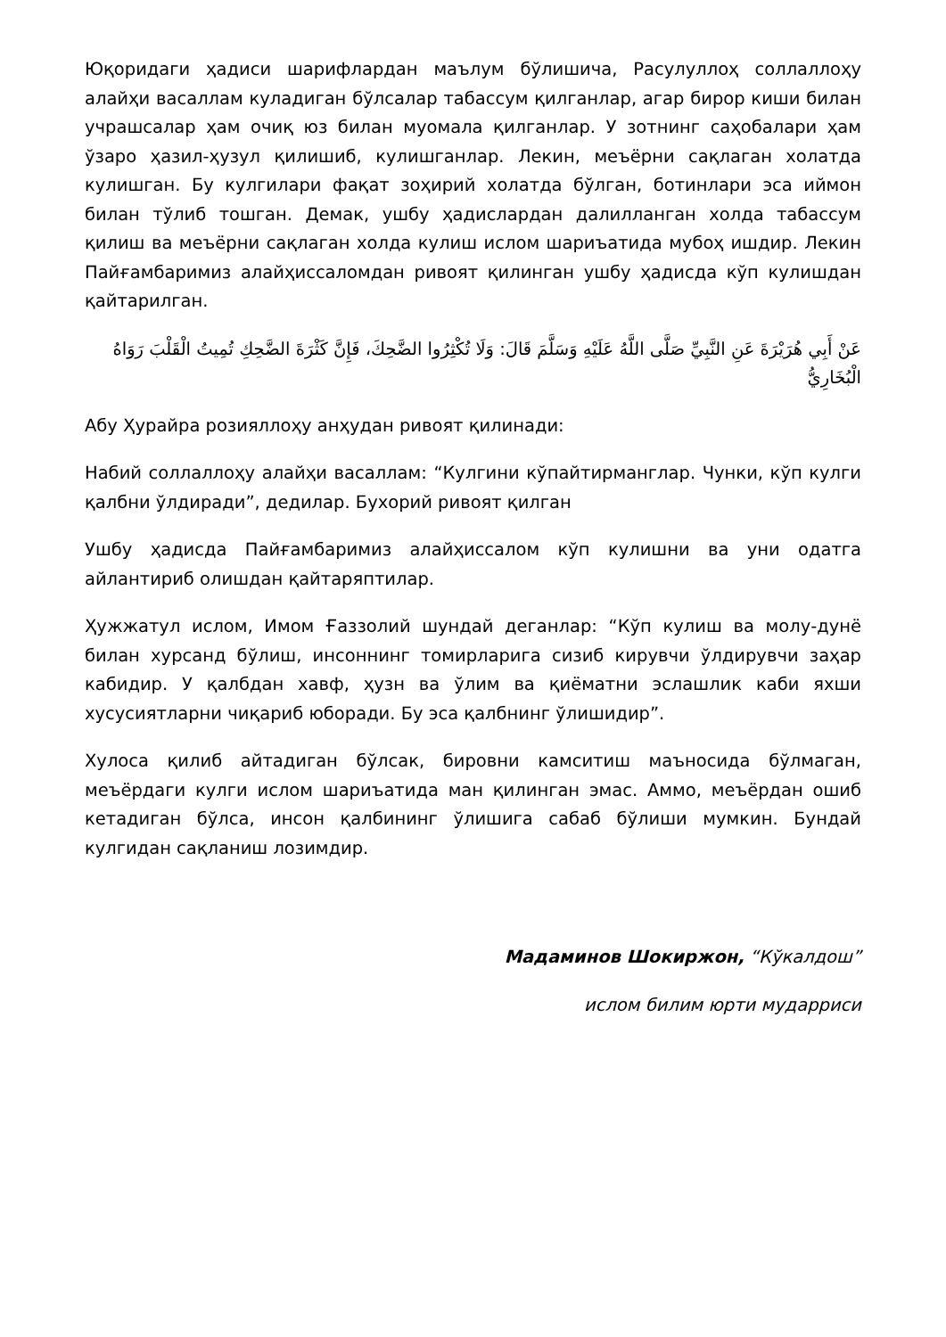Юқоридаги ҳадиси шарифлардан маълум бўлишича, Расулуллоҳ соллаллоҳу алайҳи васаллам куладиган бўлсалар табассум қилганлар, агар бирор киши билан учрашсалар ҳам очиқ юз билан муомала қилганлар. У зотнинг саҳобалари ҳам ўзаро ҳазил-ҳузул қилишиб, кулишганлар. Лекин, меъёрни сақлаган холатда кулишган. Бу кулгилари фақат зоҳирий холатда бўлган, ботинлари эса иймон билан тўлиб тошган. Демак, ушбу ҳадислардан далилланган холда табассум қилиш ва меъёрни сақлаган холда кулиш ислом шариъатида мубоҳ ишдир. Лекин Пайғамбаримиз алайҳиссаломдан ривоят қилинган ушбу ҳадисда кўп кулишдан қайтарилган.
عَنْ أَبِي هُرَيْرَةَ عَنِ النَّبِيِّ صَلَّى اللَّهُ عَلَيْهِ وَسَلَّمَ قَالَ: وَلَا تُكْثِرُوا الضَّحِكَ، فَإِنَّ كَثْرَةَ الضَّحِكِ تُمِيتُ الْقَلْبَ رَوَاهُ الْبُخَارِيُّ
Абу Ҳурайра розияллоҳу анҳудан ривоят қилинади:
Набий соллаллоҳу алайҳи васаллам: “Кулгини кўпайтирманглар. Чунки, кўп кулги қалбни ўлдиради”, дедилар. Бухорий ривоят қилган
Ушбу ҳадисда Пайғамбаримиз алайҳиссалом кўп кулишни ва уни одатга айлантириб олишдан қайтаряптилар.
Ҳужжатул ислом, Имом Ғаззолий шундай деганлар: “Кўп кулиш ва молу-дунё билан хурсанд бўлиш, инсоннинг томирларига сизиб кирувчи ўлдирувчи заҳар кабидир. У қалбдан хавф, ҳузн ва ўлим ва қиёматни эслашлик каби яхши хусусиятларни чиқариб юборади. Бу эса қалбнинг ўлишидир”.
Хулоса қилиб айтадиган бўлсак, бировни камситиш маъносида бўлмаган, меъёрдаги кулги ислом шариъатида ман қилинган эмас. Аммо, меъёрдан ошиб кетадиган бўлса, инсон қалбининг ўлишига сабаб бўлиши мумкин. Бундай кулгидан сақланиш лозимдир.
Мадаминов Шокиржон, “Кўкалдош”
ислом билим юрти мударриси